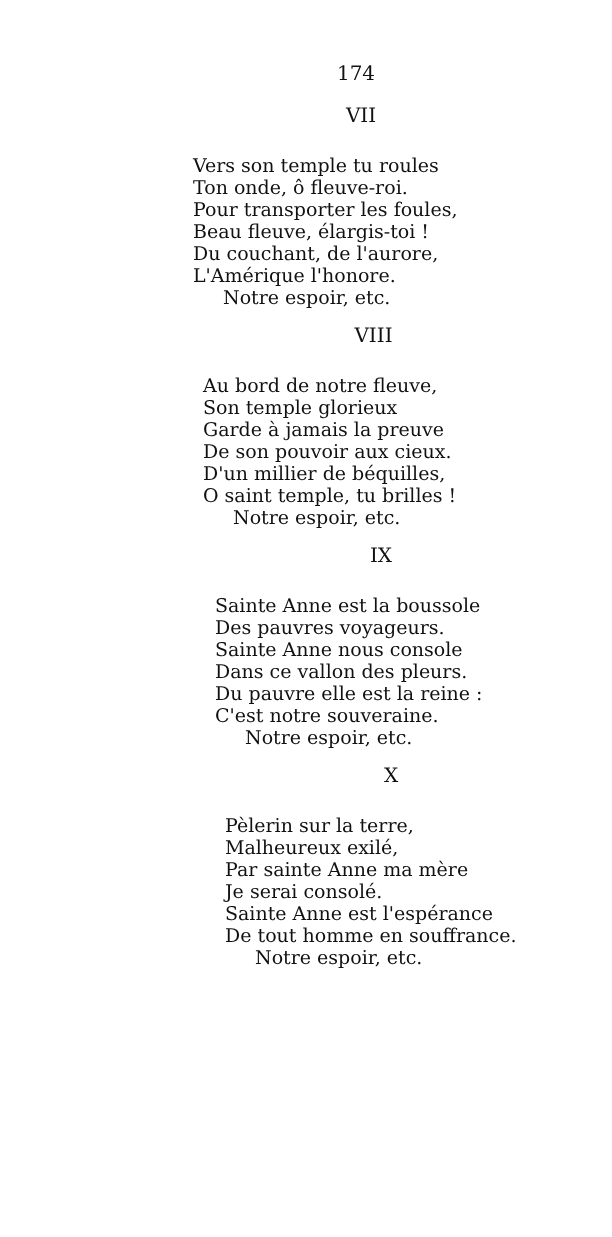174
VII
Vers son temple tu roules
Ton onde, ô fleuve-roi.
Pour transporter les foules,
Beau fleuve, élargis-toi !
Du couchant, de l'aurore,
L'Amérique l'honore.
Notre espoir, etc.
VIII
Au bord de notre fleuve,
Son temple glorieux
Garde à jamais la preuve
De son pouvoir aux cieux.
D'un millier de béquilles,
O saint temple, tu brilles !
Notre espoir, etc.
IX
Sainte Anne est la boussole
Des pauvres voyageurs.
Sainte Anne nous console
Dans ce vallon des pleurs.
Du pauvre elle est la reine :
C'est notre souveraine.
Notre espoir, etc.
X
Pèlerin sur la terre,
Malheureux exilé,
Par sainte Anne ma mère
Je serai consolé.
Sainte Anne est l'espérance
De tout homme en souffrance.
Notre espoir, etc.